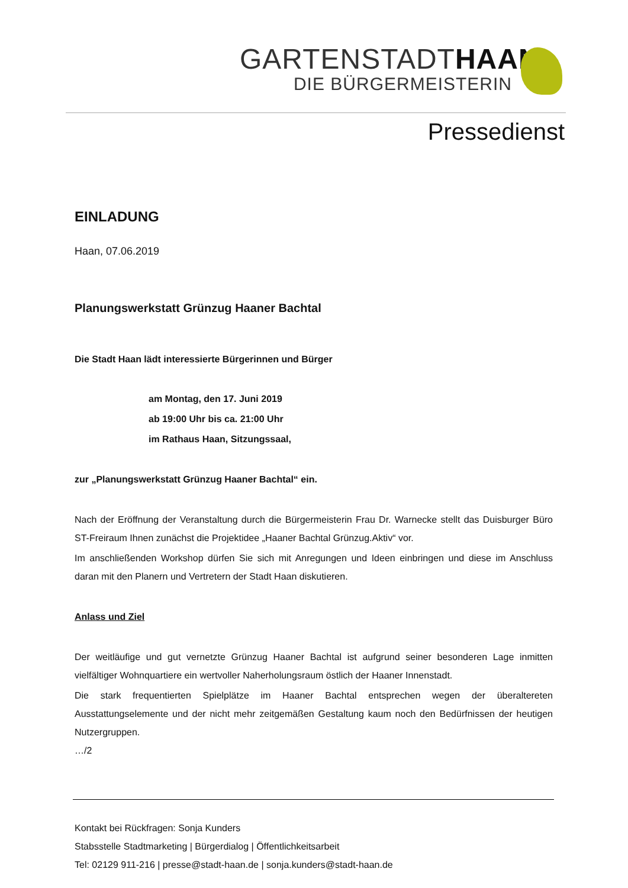GARTENSTADTHAAN
DIE BÜRGERMEISTERIN
Pressedienst
EINLADUNG
Haan, 07.06.2019
Planungswerkstatt Grünzug Haaner Bachtal
Die Stadt Haan lädt interessierte Bürgerinnen und Bürger
am Montag, den 17. Juni 2019
ab 19:00 Uhr bis ca. 21:00 Uhr
im Rathaus Haan, Sitzungssaal,
zur „Planungswerkstatt Grünzug Haaner Bachtal“ ein.
Nach der Eröffnung der Veranstaltung durch die Bürgermeisterin Frau Dr. Warnecke stellt das Duisburger Büro ST-Freiraum Ihnen zunächst die Projektidee „Haaner Bachtal Grünzug.Aktiv“ vor.
Im anschließenden Workshop dürfen Sie sich mit Anregungen und Ideen einbringen und diese im Anschluss daran mit den Planern und Vertretern der Stadt Haan diskutieren.
Anlass und Ziel
Der weitläufige und gut vernetzte Grünzug Haaner Bachtal ist aufgrund seiner besonderen Lage inmitten vielfältiger Wohnquartiere ein wertvoller Naherholungsraum östlich der Haaner Innenstadt.
Die stark frequentierten Spielplätze im Haaner Bachtal entsprechen wegen der überaltereten Ausstattungselemente und der nicht mehr zeitgemäßen Gestaltung kaum noch den Bedürfnissen der heutigen Nutzergruppen.
…/2
Kontakt bei Rückfragen: Sonja Kunders
Stabsstelle Stadtmarketing | Bürgerdialog | Öffentlichkeitsarbeit
Tel: 02129 911-216 | presse@stadt-haan.de | sonja.kunders@stadt-haan.de